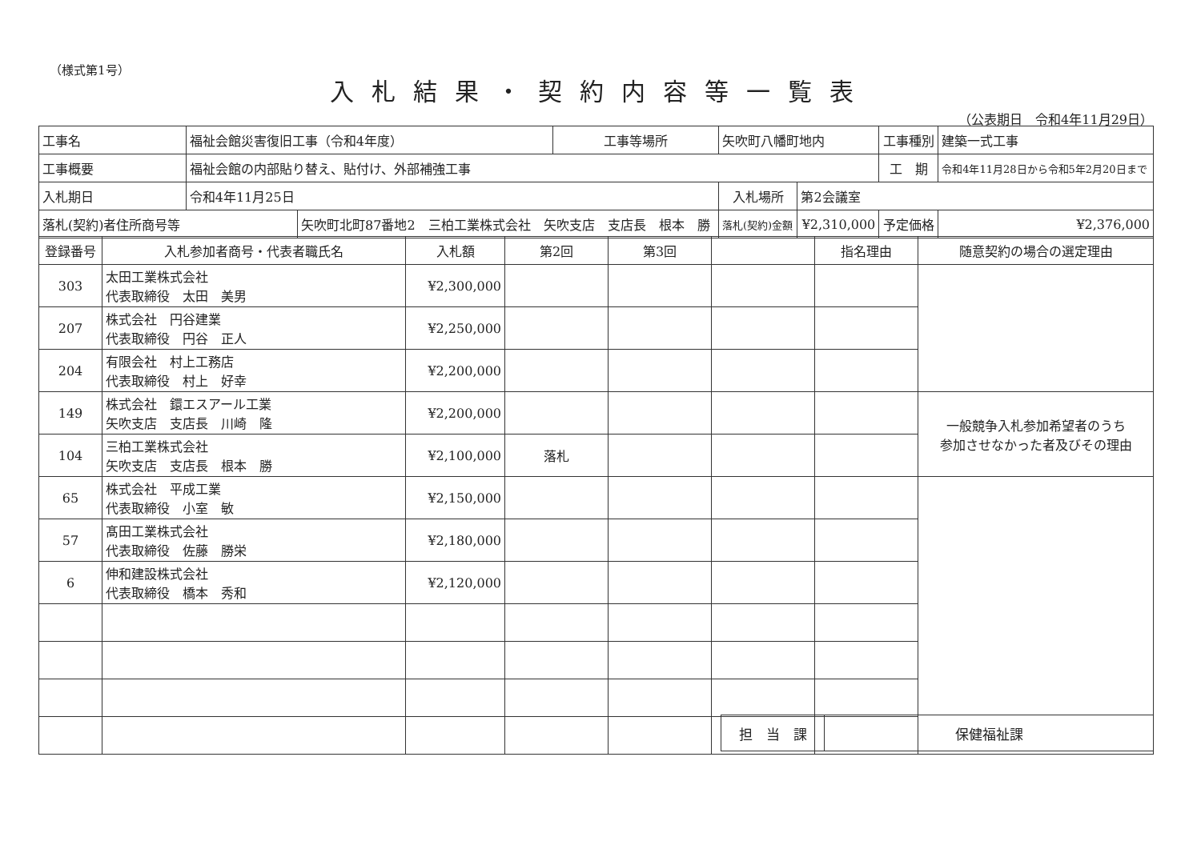（様式第1号）
入札結果・契約内容等一覧表
（公表期日　令和4年11月29日）
| 工事名 | 福祉会館災害復旧工事（令和4年度） | | 工事等場所 | 矢吹町八幡町地内 | | 工事種別 | 建築一式工事 |
| 工事概要 | 福祉会館の内部貼り替え、貼付け、外部補強工事 | | | | | 工 期 | 令和4年11月28日から令和5年2月20日まで |
| 入札期日 | 令和4年11月25日 | | | 入札場所 | 第2会議室 | | |
| 落札(契約)者住所商号等 | | 矢吹町北町87番地2 三柏工業株式会社 矢吹支店 支店長 根本 勝 | | 落札(契約)金額 | ¥2,310,000 | 予定価格 | ¥2,376,000 |
| 登録番号 | 入札参加者商号・代表者職氏名 | 入札額 | 第2回 | 第3回 | | 指名理由 | 随意契約の場合の選定理由 |
| --- | --- | --- | --- | --- | --- | --- | --- |
| 303 | 太田工業株式会社 代表取締役 太田 美男 | ¥2,300,000 | | | | | |
| 207 | 株式会社 円谷建業 代表取締役 円谷 正人 | ¥2,250,000 | | | | | |
| 204 | 有限会社 村上工務店 代表取締役 村上 好幸 | ¥2,200,000 | | | | | |
| 149 | 株式会社 鐶エスアール工業 矢吹支店 支店長 川崎 隆 | ¥2,200,000 | | | | | 一般競争入札参加希望者のうち 参加させなかった者及びその理由 |
| 104 | 三柏工業株式会社 矢吹支店 支店長 根本 勝 | ¥2,100,000 | 落札 | | | | |
| 65 | 株式会社 平成工業 代表取締役 小室 敏 | ¥2,150,000 | | | | | |
| 57 | 髙田工業株式会社 代表取締役 佐藤 勝栄 | ¥2,180,000 | | | | | |
| 6 | 伸和建設株式会社 代表取締役 橋本 秀和 | ¥2,120,000 | | | | | |
| 担 当 課 | 保健福祉課 |